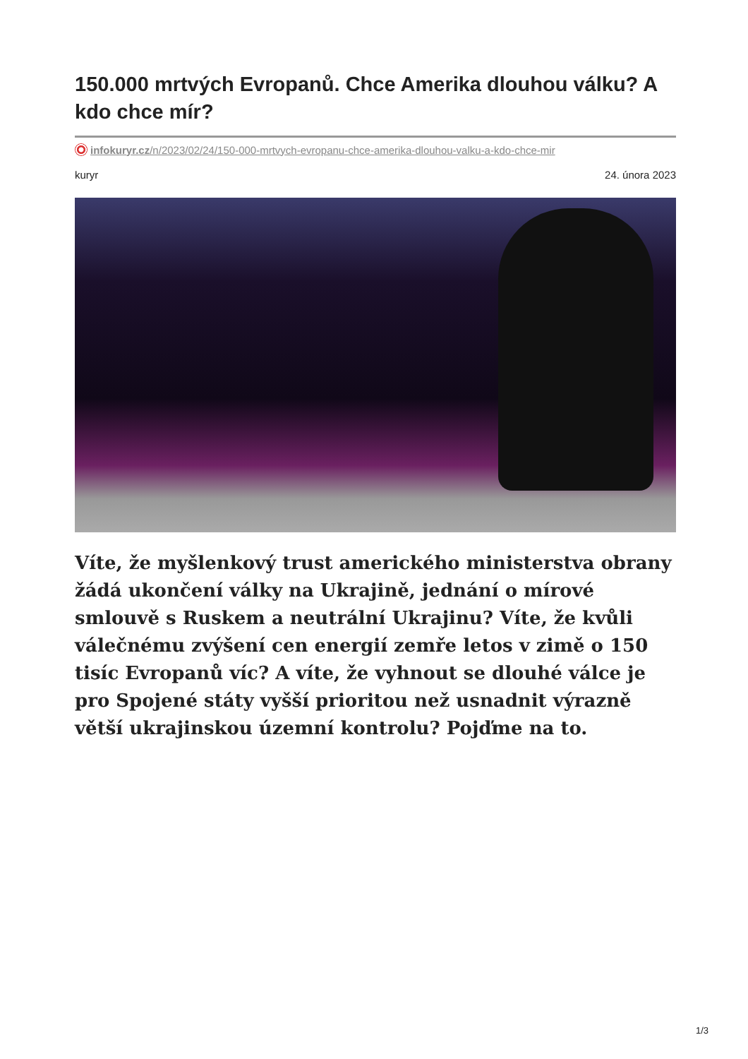150.000 mrtvých Evropanů. Chce Amerika dlouhou válku? A kdo chce mír?
infokuryr.cz/n/2023/02/24/150-000-mrtvych-evropanu-chce-amerika-dlouhou-valku-a-kdo-chce-mir
kuryr 24. února 2023
Víte, že myšlenkový trust amerického ministerstva obrany žádá ukončení války na Ukrajině, jednání o mírové smlouvě s Ruskem a neutrální Ukrajinu? Víte, že kvůli válečnému zvýšení cen energií zemře letos v zimě o 150 tisíc Evropanů víc? A víte, že vyhnout se dlouhé válce je pro Spojené státy vyšší prioritou než usnadnit výrazně větší ukrajinskou územní kontrolu? Pojďme na to.
1/3